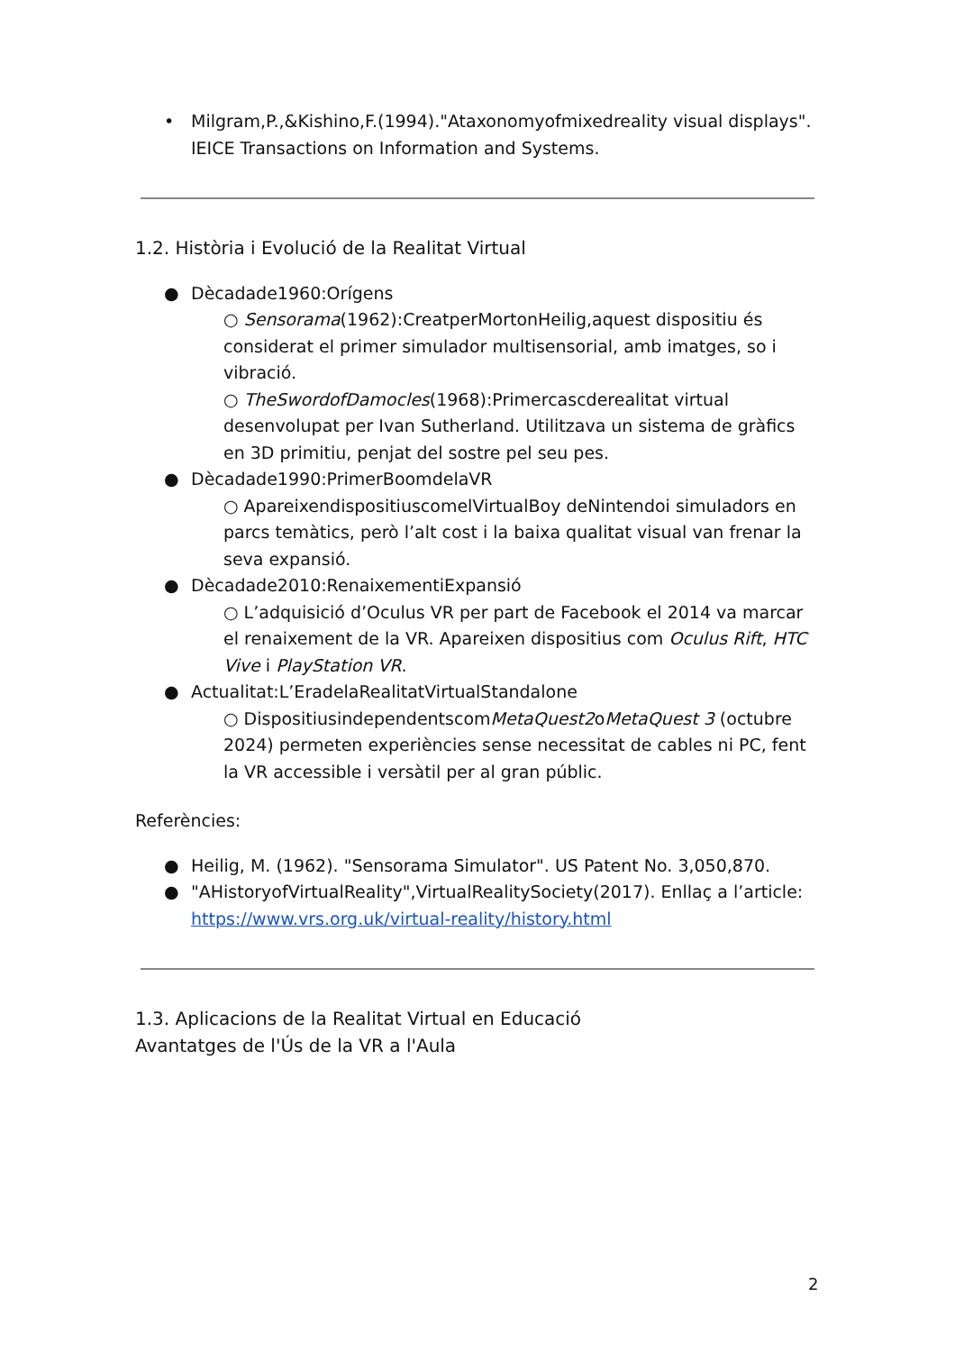• Milgram,P.,&Kishino,F.(1994)."Ataxonomyofmixedreality visual displays". IEICE Transactions on Information and Systems.
1.2. Història i Evolució de la Realitat Virtual
● Dècadade1960:Orígens
○ Sensorama(1962):CreatperMortonHeilig,aquest dispositiu és considerat el primer simulador multisensorial, amb imatges, so i vibració.
○ TheSwordofDamocles(1968):Primercascderealitat virtual desenvolupat per Ivan Sutherland. Utilitzava un sistema de gràfics en 3D primitiu, penjat del sostre pel seu pes.
● Dècadade1990:PrimerBoomdelaVR
○ ApareixendispositiuscomelVirtualBoy deNintendoi simuladors en parcs temàtics, però l’alt cost i la baixa qualitat visual van frenar la seva expansió.
● Dècadade2010:RenaixementiExpansió
○ L’adquisició d’Oculus VR per part de Facebook el 2014 va marcar el renaixement de la VR. Apareixen dispositius com Oculus Rift, HTC Vive i PlayStation VR.
● Actualitat:L’EradelaRealitatVirtualStandalone
○ DispositiusindependentscomMetaQuest2oMetaQuest 3 (octubre 2024) permeten experiències sense necessitat de cables ni PC, fent la VR accessible i versàtil per al gran públic.
Referències:
● Heilig, M. (1962). "Sensorama Simulator". US Patent No. 3,050,870.
● "AHistoryofVirtualReality",VirtualRealitySociety(2017). Enllaç a l’article: https://www.vrs.org.uk/virtual-reality/history.html
1.3. Aplicacions de la Realitat Virtual en Educació
Avantatges de l'Ús de la VR a l'Aula
2